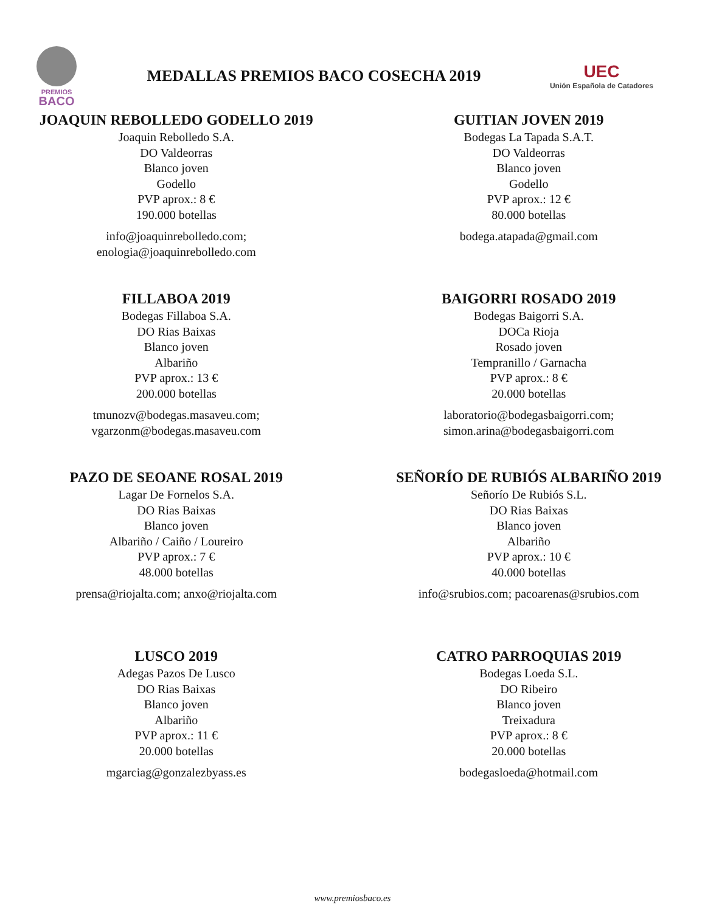PREMIOS
BACO
MEDALLAS PREMIOS BACO COSECHA 2019
UEC
Unión Española de Catadores
JOAQUIN REBOLLEDO GODELLO 2019
Joaquin Rebolledo S.A.
DO Valdeorras
Blanco joven
Godello
PVP aprox.: 8 €
190.000 botellas
info@joaquinrebolledo.com;
enologia@joaquinrebolledo.com
GUITIAN JOVEN 2019
Bodegas La Tapada S.A.T.
DO Valdeorras
Blanco joven
Godello
PVP aprox.: 12 €
80.000 botellas
bodega.atapada@gmail.com
FILLABOA 2019
Bodegas Fillaboa S.A.
DO Rias Baixas
Blanco joven
Albariño
PVP aprox.: 13 €
200.000 botellas
tmunozv@bodegas.masaveu.com;
vgarzonm@bodegas.masaveu.com
BAIGORRI ROSADO 2019
Bodegas Baigorri S.A.
DOCa Rioja
Rosado joven
Tempranillo / Garnacha
PVP aprox.: 8 €
20.000 botellas
laboratorio@bodegasbaigorri.com;
simon.arina@bodegasbaigorri.com
PAZO DE SEOANE ROSAL 2019
Lagar De Fornelos S.A.
DO Rias Baixas
Blanco joven
Albariño / Caiño / Loureiro
PVP aprox.: 7 €
48.000 botellas
prensa@riojalta.com; anxo@riojalta.com
SEÑORÍO DE RUBIÓS ALBARIÑO 2019
Señorío De Rubiós S.L.
DO Rias Baixas
Blanco joven
Albariño
PVP aprox.: 10 €
40.000 botellas
info@srubios.com; pacoarenas@srubios.com
LUSCO 2019
Adegas Pazos De Lusco
DO Rias Baixas
Blanco joven
Albariño
PVP aprox.: 11 €
20.000 botellas
mgarciag@gonzalezbyass.es
CATRO PARROQUIAS 2019
Bodegas Loeda S.L.
DO Ribeiro
Blanco joven
Treixadura
PVP aprox.: 8 €
20.000 botellas
bodegasloeda@hotmail.com
www.premiosbaco.es